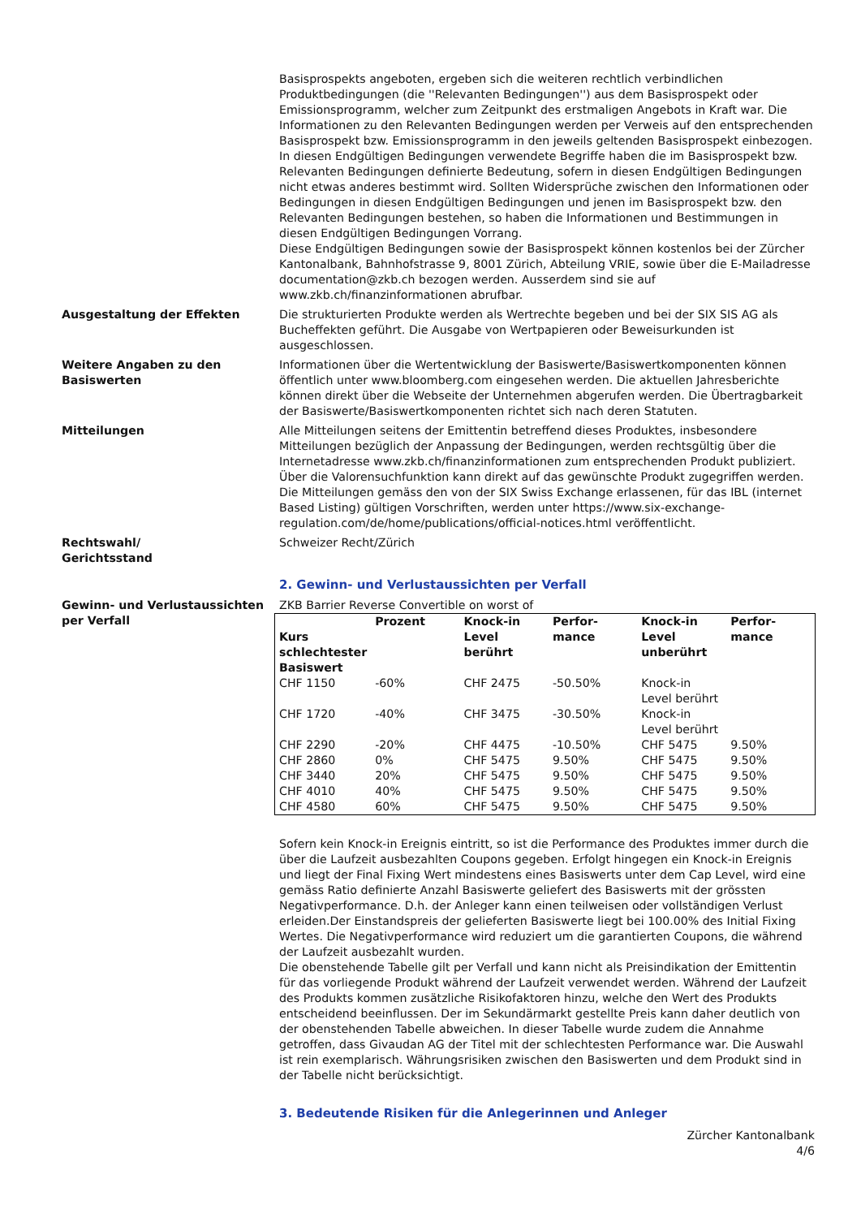Basisprospekts angeboten, ergeben sich die weiteren rechtlich verbindlichen Produktbedingungen (die ''Relevanten Bedingungen'') aus dem Basisprospekt oder Emissionsprogramm, welcher zum Zeitpunkt des erstmaligen Angebots in Kraft war. Die Informationen zu den Relevanten Bedingungen werden per Verweis auf den entsprechenden Basisprospekt bzw. Emissionsprogramm in den jeweils geltenden Basisprospekt einbezogen. In diesen Endgültigen Bedingungen verwendete Begriffe haben die im Basisprospekt bzw. Relevanten Bedingungen definierte Bedeutung, sofern in diesen Endgültigen Bedingungen nicht etwas anderes bestimmt wird. Sollten Widersprüche zwischen den Informationen oder Bedingungen in diesen Endgültigen Bedingungen und jenen im Basisprospekt bzw. den Relevanten Bedingungen bestehen, so haben die Informationen und Bestimmungen in diesen Endgültigen Bedingungen Vorrang.
Diese Endgültigen Bedingungen sowie der Basisprospekt können kostenlos bei der Zürcher Kantonalbank, Bahnhofstrasse 9, 8001 Zürich, Abteilung VRIE, sowie über die E-Mailadresse documentation@zkb.ch bezogen werden. Ausserdem sind sie auf www.zkb.ch/finanzinformationen abrufbar.
Ausgestaltung der Effekten Die strukturierten Produkte werden als Wertrechte begeben und bei der SIX SIS AG als Bucheffekten geführt. Die Ausgabe von Wertpapieren oder Beweisurkunden ist ausgeschlossen.
Weitere Angaben zu den Basiswerten
Informationen über die Wertentwicklung der Basiswerte/Basiswertkomponenten können öffentlich unter www.bloomberg.com eingesehen werden. Die aktuellen Jahresberichte können direkt über die Webseite der Unternehmen abgerufen werden. Die Übertragbarkeit der Basiswerte/Basiswertkomponenten richtet sich nach deren Statuten.
Mitteilungen Alle Mitteilungen seitens der Emittentin betreffend dieses Produktes, insbesondere Mitteilungen bezüglich der Anpassung der Bedingungen, werden rechtsgültig über die Internetadresse www.zkb.ch/finanzinformationen zum entsprechenden Produkt publiziert. Über die Valorensuchfunktion kann direkt auf das gewünschte Produkt zugegriffen werden. Die Mitteilungen gemäss den von der SIX Swiss Exchange erlassenen, für das IBL (internet Based Listing) gültigen Vorschriften, werden unter https://www.six-exchange-regulation.com/de/home/publications/official-notices.html veröffentlicht.
Rechtswahl/
Gerichtsstand
Schweizer Recht/Zürich
2. Gewinn- und Verlustaussichten per Verfall
Gewinn- und Verlustaussichten per Verfall
ZKB Barrier Reverse Convertible on worst of
| Kurs schlechtester Basiswert | Prozent | Knock-in Level berührt | Perfor-mance | Knock-in Level unberührt | Perfor-mance |
| --- | --- | --- | --- | --- | --- |
| CHF 1150 | -60% | CHF 2475 | -50.50% | Knock-in Level berührt | |
| CHF 1720 | -40% | CHF 3475 | -30.50% | Knock-in Level berührt | |
| CHF 2290 | -20% | CHF 4475 | -10.50% | CHF 5475 | 9.50% |
| CHF 2860 | 0% | CHF 5475 | 9.50% | CHF 5475 | 9.50% |
| CHF 3440 | 20% | CHF 5475 | 9.50% | CHF 5475 | 9.50% |
| CHF 4010 | 40% | CHF 5475 | 9.50% | CHF 5475 | 9.50% |
| CHF 4580 | 60% | CHF 5475 | 9.50% | CHF 5475 | 9.50% |
Sofern kein Knock-in Ereignis eintritt, so ist die Performance des Produktes immer durch die über die Laufzeit ausbezahlten Coupons gegeben. Erfolgt hingegen ein Knock-in Ereignis und liegt der Final Fixing Wert mindestens eines Basiswerts unter dem Cap Level, wird eine gemäss Ratio definierte Anzahl Basiswerte geliefert des Basiswerts mit der grössten Negativperformance. D.h. der Anleger kann einen teilweisen oder vollständigen Verlust erleiden.Der Einstandspreis der gelieferten Basiswerte liegt bei 100.00% des Initial Fixing Wertes. Die Negativperformance wird reduziert um die garantierten Coupons, die während der Laufzeit ausbezahlt wurden.
Die obenstehende Tabelle gilt per Verfall und kann nicht als Preisindikation der Emittentin für das vorliegende Produkt während der Laufzeit verwendet werden. Während der Laufzeit des Produkts kommen zusätzliche Risikofaktoren hinzu, welche den Wert des Produkts entscheidend beeinflussen. Der im Sekundärmarkt gestellte Preis kann daher deutlich von der obenstehenden Tabelle abweichen. In dieser Tabelle wurde zudem die Annahme getroffen, dass Givaudan AG der Titel mit der schlechtesten Performance war. Die Auswahl ist rein exemplarisch. Währungsrisiken zwischen den Basiswerten und dem Produkt sind in der Tabelle nicht berücksichtigt.
3. Bedeutende Risiken für die Anlegerinnen und Anleger
Zürcher Kantonalbank
4/6